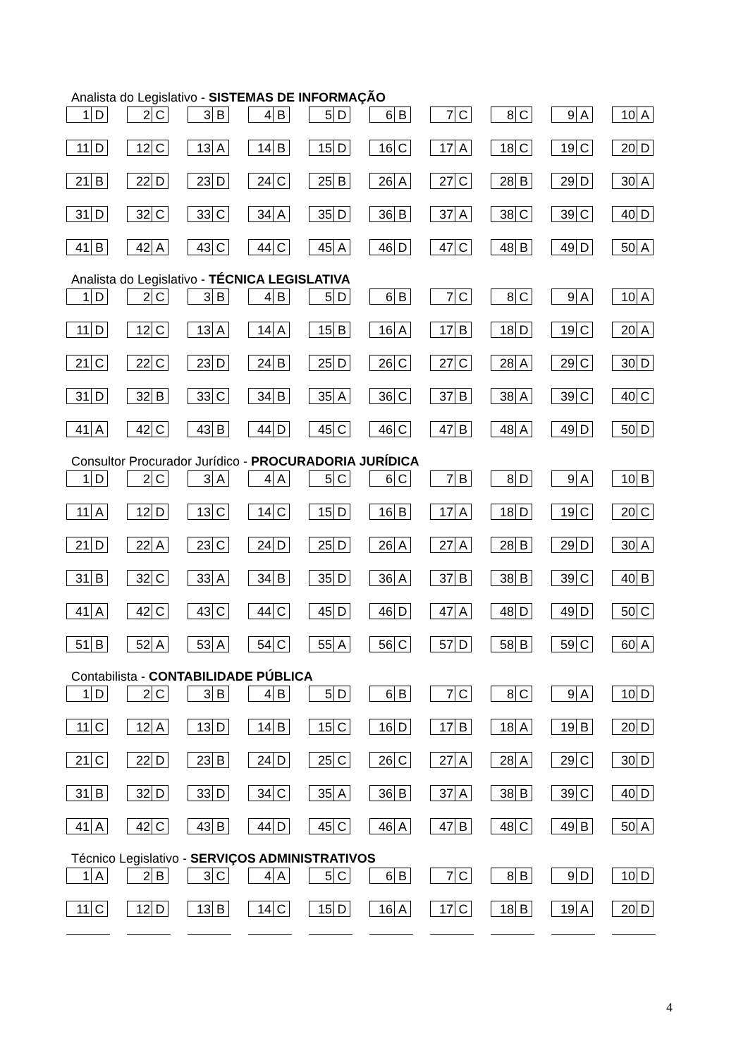Analista do Legislativo - SISTEMAS DE INFORMAÇÃO
1 D 2 C 3 B 4 B 5 D 6 B 7 C 8 C 9 A 10 A
11 D 12 C 13 A 14 B 15 D 16 C 17 A 18 C 19 C 20 D
21 B 22 D 23 D 24 C 25 B 26 A 27 C 28 B 29 D 30 A
31 D 32 C 33 C 34 A 35 D 36 B 37 A 38 C 39 C 40 D
41 B 42 A 43 C 44 C 45 A 46 D 47 C 48 B 49 D 50 A
Analista do Legislativo - TÉCNICA LEGISLATIVA
1 D 2 C 3 B 4 B 5 D 6 B 7 C 8 C 9 A 10 A
11 D 12 C 13 A 14 A 15 B 16 A 17 B 18 D 19 C 20 A
21 C 22 C 23 D 24 B 25 D 26 C 27 C 28 A 29 C 30 D
31 D 32 B 33 C 34 B 35 A 36 C 37 B 38 A 39 C 40 C
41 A 42 C 43 B 44 D 45 C 46 C 47 B 48 A 49 D 50 D
Consultor Procurador Jurídico - PROCURADORIA JURÍDICA
1 D 2 C 3 A 4 A 5 C 6 C 7 B 8 D 9 A 10 B
11 A 12 D 13 C 14 C 15 D 16 B 17 A 18 D 19 C 20 C
21 D 22 A 23 C 24 D 25 D 26 A 27 A 28 B 29 D 30 A
31 B 32 C 33 A 34 B 35 D 36 A 37 B 38 B 39 C 40 B
41 A 42 C 43 C 44 C 45 D 46 D 47 A 48 D 49 D 50 C
51 B 52 A 53 A 54 C 55 A 56 C 57 D 58 B 59 C 60 A
Contabilista - CONTABILIDADE PÚBLICA
1 D 2 C 3 B 4 B 5 D 6 B 7 C 8 C 9 A 10 D
11 C 12 A 13 D 14 B 15 C 16 D 17 B 18 A 19 B 20 D
21 C 22 D 23 B 24 D 25 C 26 C 27 A 28 A 29 C 30 D
31 B 32 D 33 D 34 C 35 A 36 B 37 A 38 B 39 C 40 D
41 A 42 C 43 B 44 D 45 C 46 A 47 B 48 C 49 B 50 A
Técnico Legislativo - SERVIÇOS ADMINISTRATIVOS
1 A 2 B 3 C 4 A 5 C 6 B 7 C 8 B 9 D 10 D
11 C 12 D 13 B 14 C 15 D 16 A 17 C 18 B 19 A 20 D
4